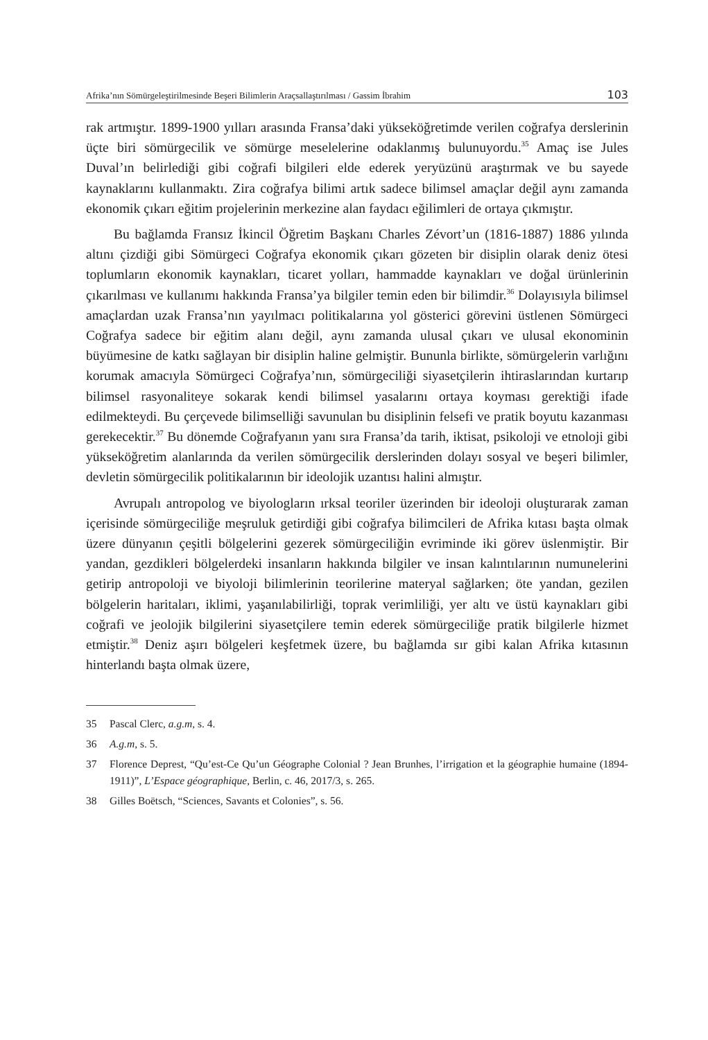Afrika’nın Sömürgeleştirilmesinde Beşeri Bilimlerin Araçsallaştırılması / Gassim İbrahim 103
rak artmıştır. 1899-1900 yılları arasında Fransa’daki yükseköğretimde verilen coğrafya derslerinin üçte biri sömürgecilik ve sömürge meselelerine odaklanmış bulunuyordu.<sup>35</sup> Amaç ise Jules Duval’ın belirlediği gibi coğrafi bilgileri elde ederek yeryüzünü araştırmak ve bu sayede kaynaklarını kullanmaktı. Zira coğrafya bilimi artık sadece bilimsel amaçlar değil aynı zamanda ekonomik çıkarı eğitim projelerinin merkezine alan faydacı eğilimleri de ortaya çıkmıştır.
Bu bağlamda Fransız İkincil Öğretim Başkanı Charles Zévort’un (1816-1887) 1886 yılında altını çizdiği gibi Sömürgeci Coğrafya ekonomik çıkarı gözeten bir disiplin olarak deniz ötesi toplumların ekonomik kaynakları, ticaret yolları, hammadde kaynakları ve doğal ürünlerinin çıkarılması ve kullanımı hakkında Fransa’ya bilgiler temin eden bir bilimdir.<sup>36</sup> Dolayısıyla bilimsel amaçlardan uzak Fransa’nın yayılmacı politikalarına yol gösterici görevini üstlenen Sömürgeci Coğrafya sadece bir eğitim alanı değil, aynı zamanda ulusal çıkarı ve ulusal ekonominin büyümesine de katkı sağlayan bir disiplin haline gelmiştir. Bununla birlikte, sömürgelerin varlığını korumak amacıyla Sömürgeci Coğrafya’nın, sömürgeciliği siyasetçilerin ihtiraslarından kurtarıp bilimsel rasyonaliteye sokarak kendi bilimsel yasalarını ortaya koyması gerektiği ifade edilmekteydi. Bu çerçevede bilimselliği savunulan bu disiplinin felsefi ve pratik boyutu kazanması gerekecektir.<sup>37</sup> Bu dönemde Coğrafyanın yanı sıra Fransa’da tarih, iktisat, psikoloji ve etnoloji gibi yükseköğretim alanlarında da verilen sömürgecilik derslerinden dolayı sosyal ve beşeri bilimler, devletin sömürgecilik politikalarının bir ideolojik uzantısı halini almıştır.
Avrupalı antropolog ve biyologların ırksal teoriler üzerinden bir ideoloji oluşturarak zaman içerisinde sömürgeciliğe meşruluk getirdiği gibi coğrafya bilimcileri de Afrika kıtası başta olmak üzere dünyanın çeşitli bölgelerini gezerek sömürgeciliğin evriminde iki görev üslenmiştir. Bir yandan, gezdikleri bölgelerdeki insanların hakkında bilgiler ve insan kalıntılarının numunelerini getirip antropoloji ve biyoloji bilimlerinin teorilerine materyal sağlarken; öte yandan, gezilen bölgelerin haritaları, iklimi, yaşanılabilirliği, toprak verimliliği, yer altı ve üstü kaynakları gibi coğrafi ve jeolojik bilgilerini siyasetçilere temin ederek sömürgeciliğe pratik bilgilerle hizmet etmiştir.<sup>38</sup> Deniz aşırı bölgeleri keşfetmek üzere, bu bağlamda sır gibi kalan Afrika kıtasının hinterlandı başta olmak üzere,
35 Pascal Clerc, a.g.m, s. 4.
36 A.g.m, s. 5.
37 Florence Deprest, “Qu’est-Ce Qu’un Géographe Colonial ? Jean Brunhes, l’irrigation et la géographie humaine (1894-1911)”, L’Espace géographique, Berlin, c. 46, 2017/3, s. 265.
38 Gilles Boëtsch, “Sciences, Savants et Colonies”, s. 56.